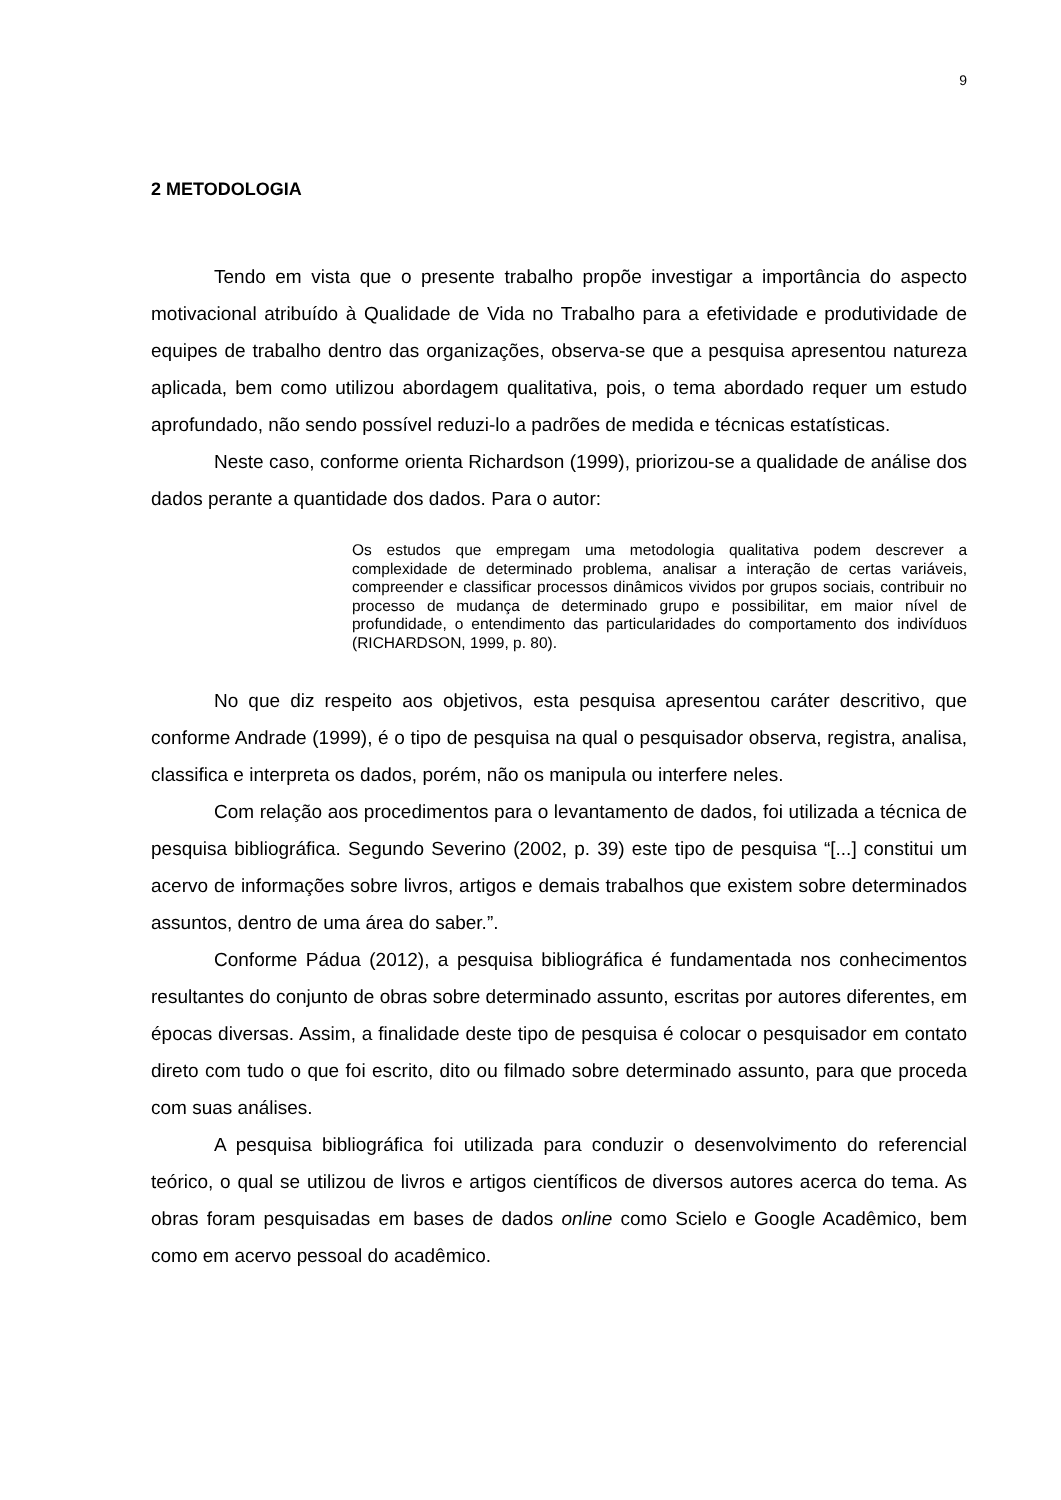9
2 METODOLOGIA
Tendo em vista que o presente trabalho propõe investigar a importância do aspecto motivacional atribuído à Qualidade de Vida no Trabalho para a efetividade e produtividade de equipes de trabalho dentro das organizações, observa-se que a pesquisa apresentou natureza aplicada, bem como utilizou abordagem qualitativa, pois, o tema abordado requer um estudo aprofundado, não sendo possível reduzi-lo a padrões de medida e técnicas estatísticas.
Neste caso, conforme orienta Richardson (1999), priorizou-se a qualidade de análise dos dados perante a quantidade dos dados. Para o autor:
Os estudos que empregam uma metodologia qualitativa podem descrever a complexidade de determinado problema, analisar a interação de certas variáveis, compreender e classificar processos dinâmicos vividos por grupos sociais, contribuir no processo de mudança de determinado grupo e possibilitar, em maior nível de profundidade, o entendimento das particularidades do comportamento dos indivíduos (RICHARDSON, 1999, p. 80).
No que diz respeito aos objetivos, esta pesquisa apresentou caráter descritivo, que conforme Andrade (1999), é o tipo de pesquisa na qual o pesquisador observa, registra, analisa, classifica e interpreta os dados, porém, não os manipula ou interfere neles.
Com relação aos procedimentos para o levantamento de dados, foi utilizada a técnica de pesquisa bibliográfica. Segundo Severino (2002, p. 39) este tipo de pesquisa “[...] constitui um acervo de informações sobre livros, artigos e demais trabalhos que existem sobre determinados assuntos, dentro de uma área do saber.”.
Conforme Pádua (2012), a pesquisa bibliográfica é fundamentada nos conhecimentos resultantes do conjunto de obras sobre determinado assunto, escritas por autores diferentes, em épocas diversas. Assim, a finalidade deste tipo de pesquisa é colocar o pesquisador em contato direto com tudo o que foi escrito, dito ou filmado sobre determinado assunto, para que proceda com suas análises.
A pesquisa bibliográfica foi utilizada para conduzir o desenvolvimento do referencial teórico, o qual se utilizou de livros e artigos científicos de diversos autores acerca do tema. As obras foram pesquisadas em bases de dados online como Scielo e Google Acadêmico, bem como em acervo pessoal do acadêmico.